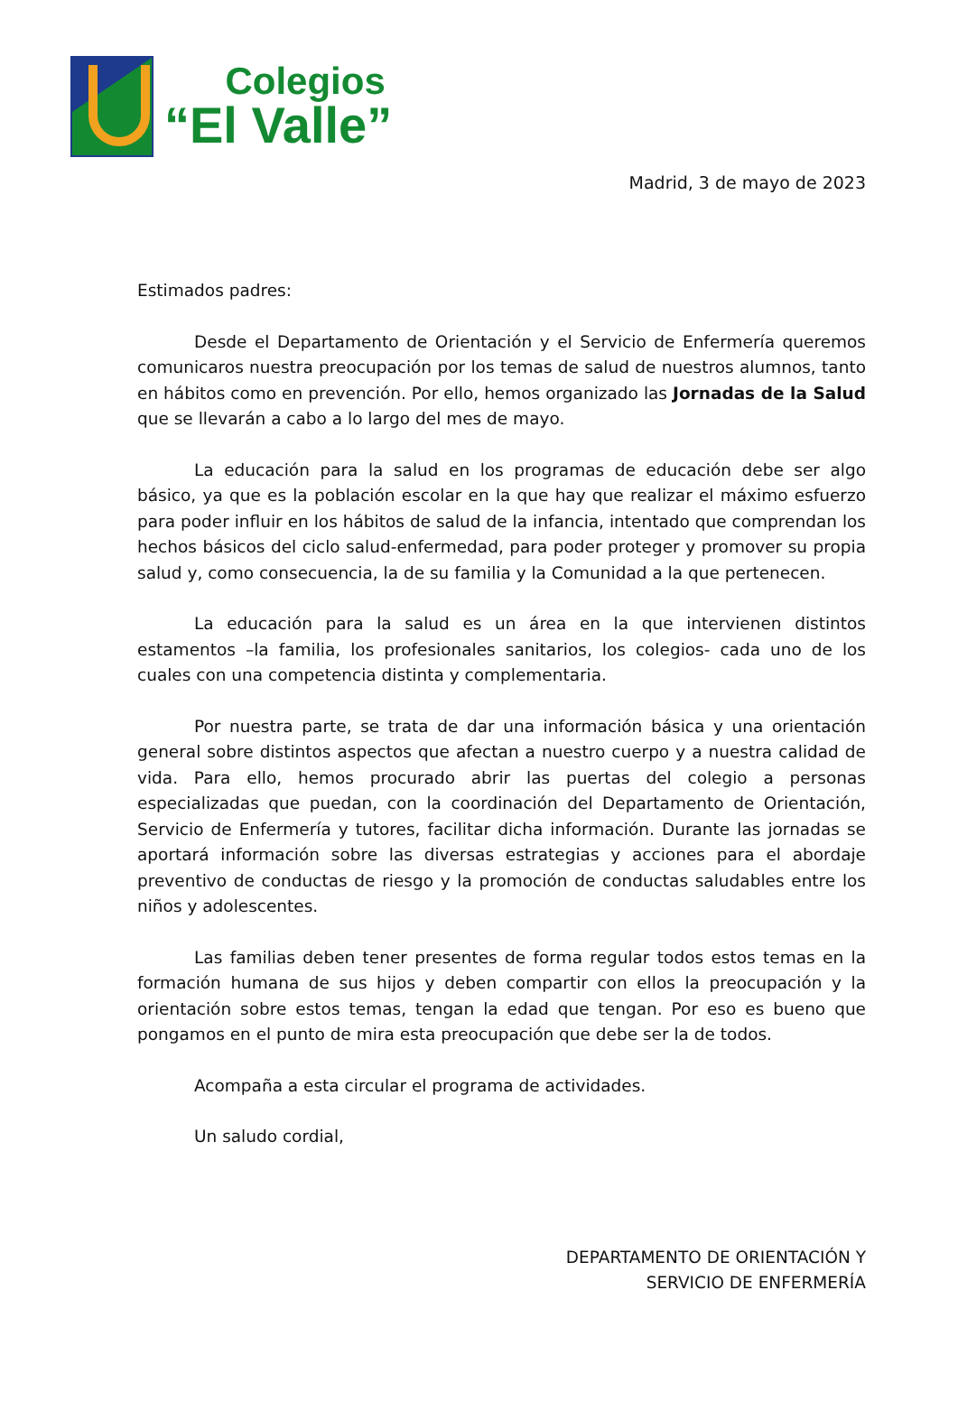Colegios
“El Valle”
Madrid, 3 de mayo de 2023
Estimados padres:
Desde el Departamento de Orientación y el Servicio de Enfermería queremos comunicaros nuestra preocupación por los temas de salud de nuestros alumnos, tanto en hábitos como en prevención. Por ello, hemos organizado las Jornadas de la Salud que se llevarán a cabo a lo largo del mes de mayo.
La educación para la salud en los programas de educación debe ser algo básico, ya que es la población escolar en la que hay que realizar el máximo esfuerzo para poder influir en los hábitos de salud de la infancia, intentado que comprendan los hechos básicos del ciclo salud-enfermedad, para poder proteger y promover su propia salud y, como consecuencia, la de su familia y la Comunidad a la que pertenecen.
La educación para la salud es un área en la que intervienen distintos estamentos –la familia, los profesionales sanitarios, los colegios- cada uno de los cuales con una competencia distinta y complementaria.
Por nuestra parte, se trata de dar una información básica y una orientación general sobre distintos aspectos que afectan a nuestro cuerpo y a nuestra calidad de vida. Para ello, hemos procurado abrir las puertas del colegio a personas especializadas que puedan, con la coordinación del Departamento de Orientación, Servicio de Enfermería y tutores, facilitar dicha información. Durante las jornadas se aportará información sobre las diversas estrategias y acciones para el abordaje preventivo de conductas de riesgo y la promoción de conductas saludables entre los niños y adolescentes.
Las familias deben tener presentes de forma regular todos estos temas en la formación humana de sus hijos y deben compartir con ellos la preocupación y la orientación sobre estos temas, tengan la edad que tengan. Por eso es bueno que pongamos en el punto de mira esta preocupación que debe ser la de todos.
Acompaña a esta circular el programa de actividades.
Un saludo cordial,
DEPARTAMENTO DE ORIENTACIÓN Y
SERVICIO DE ENFERMERÍA